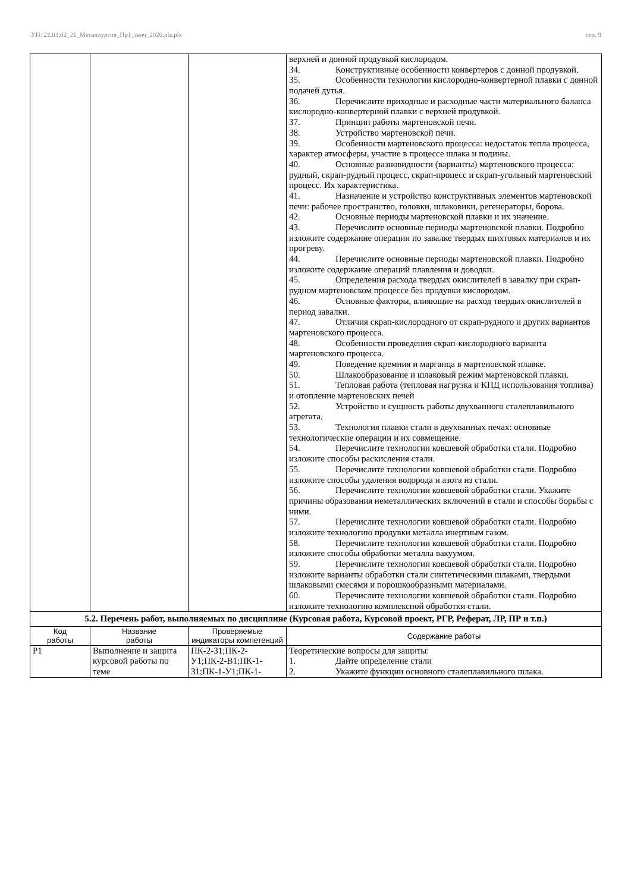УП: 22.03.02_21_Металлургия_Пр1_заоч_2020.plz.plx стр. 9
| | | | верхней и донной продувкой кислородом. 34. Конструктивные особенности конвертеров с донной продувкой. 35. Особенности технологии кислородно-конвертерной плавки с донной подачей дутья. 36. Перечислите приходные и расходные части материального баланса кислородно-конвертерной плавки с верхней продувкой. 37. Принцип работы мартеновской печи. 38. Устройство мартеновской печи. 39. Особенности мартеновского процесса: недостаток тепла процесса, характер атмосферы, участие в процессе шлака и подины. 40. Основные разновидности (варианты) мартеновского процесса: рудный, скрап-рудный процесс, скрап-процесс и скрап-угольный мартеновский процесс. Их характеристика. 41. Назначение и устройство конструктивных элементов мартеновской печи: рабочее пространство, головки, шлаковики, регенераторы, борова. 42. Основные периоды мартеновской плавки и их значение. 43. Перечислите основные периоды мартеновской плавки. Подробно изложите содержание операции по завалке твердых шихтовых материалов и их прогреву. 44. Перечислите основные периоды мартеновской плавки. Подробно изложите содержание операций плавления и доводки. 45. Определения расхода твердых окислителей в завалку при скрап-рудном мартеновском процессе без продувки кислородом. 46. Основные факторы, влияющие на расход твердых окислителей в период завалки. 47. Отличия скрап-кислородного от скрап-рудного и других вариантов мартеновского процесса. 48. Особенности проведения скрап-кислородного варианта мартеновского процесса. 49. Поведение кремния и марганца в мартеновской плавке. 50. Шлакообразование и шлаковый режим мартеновской плавки. 51. Тепловая работа (тепловая нагрузка и КПД использования топлива) и отопление мартеновских печей 52. Устройство и сущность работы двухванного сталеплавильного агрегата. 53. Технология плавки стали в двухванных печах: основные технологические операции и их совмещение. 54. Перечислите технологии ковшевой обработки стали. Подробно изложите способы раскисления стали. 55. Перечислите технологии ковшевой обработки стали. Подробно изложите способы удаления водорода и азота из стали. 56. Перечислите технологии ковшевой обработки стали. Укажите причины образования неметаллических включений в стали и способы борьбы с ними. 57. Перечислите технологии ковшевой обработки стали. Подробно изложите технологию продувки металла инертным газом. 58. Перечислите технологии ковшевой обработки стали. Подробно изложите способы обработки металла вакуумом. 59. Перечислите технологии ковшевой обработки стали. Подробно изложите варианты обработки стали синтетическими шлаками, твердыми шлаковыми смесями и порошкообразными материалами. 60. Перечислите технологии ковшевой обработки стали. Подробно изложите технологию комплексной обработки стали. |
| 5.2. Перечень работ, выполняемых по дисциплине (Курсовая работа, Курсовой проект, РГР, Реферат, ЛР, ПР и т.п.) | | | |
| Код работы | Название работы | Проверяемые индикаторы компетенций | Содержание работы |
| Р1 | Выполнение и защита курсовой работы по теме | ПК-2-З1;ПК-2-У1;ПК-2-В1;ПК-1-З1;ПК-1-У1;ПК-1- | Теоретические вопросы для защиты: 1. Дайте определение стали 2. Укажите функции основного сталеплавильного шлака. |